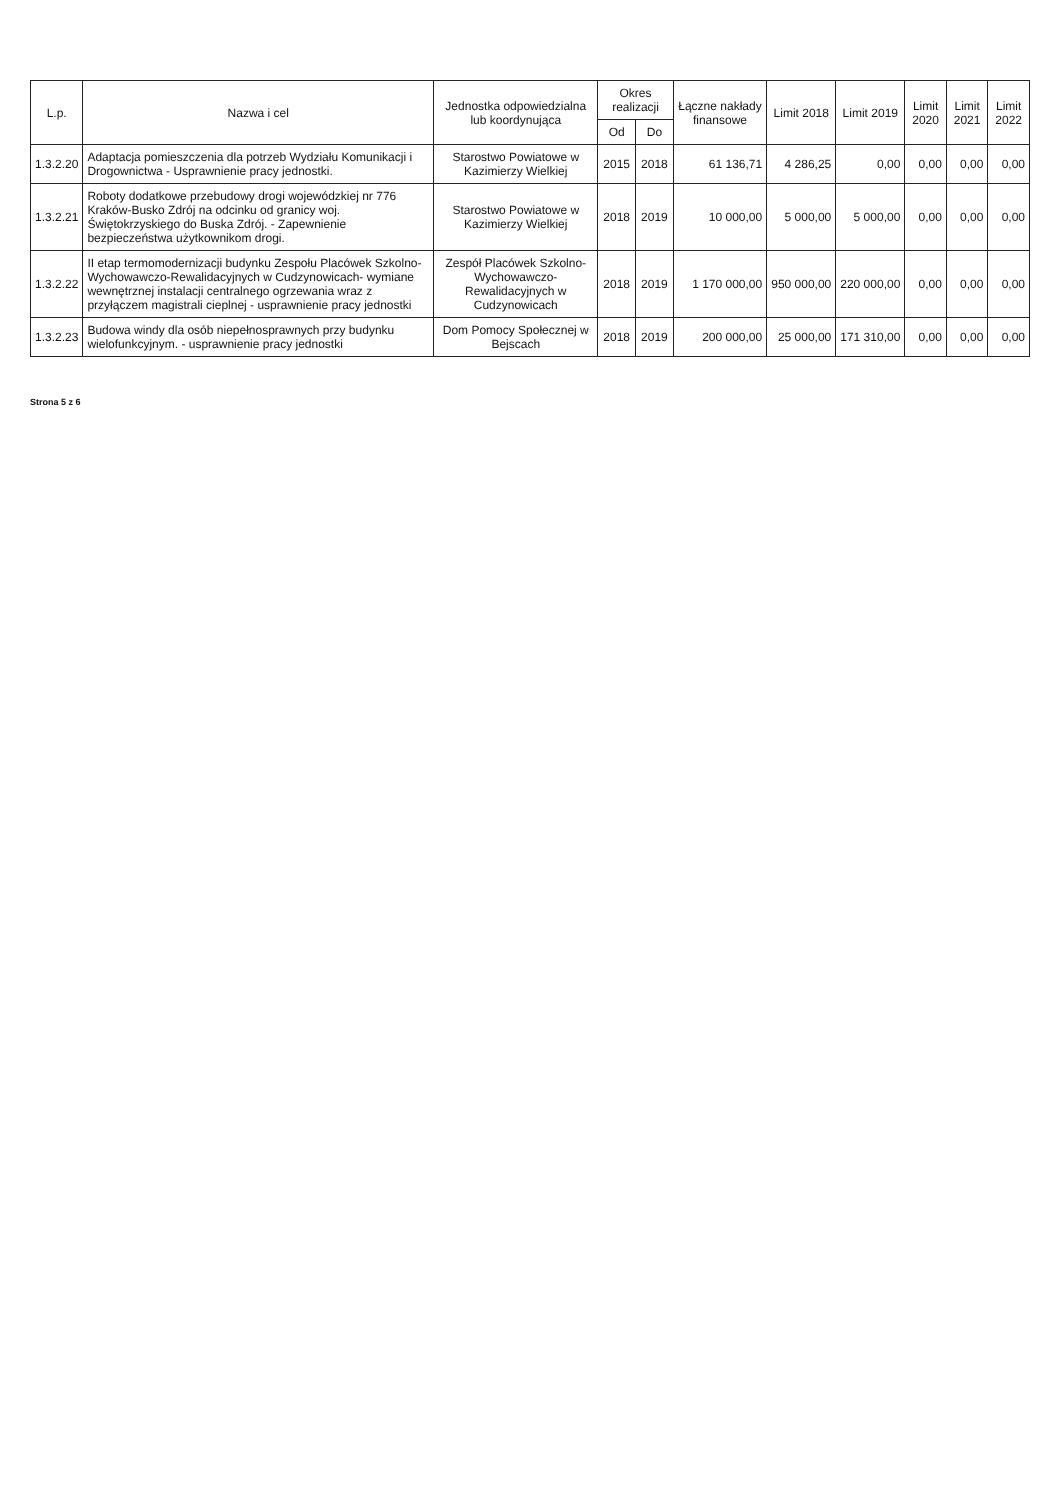| L.p. | Nazwa i cel | Jednostka odpowiedzialna lub koordynująca | Okres realizacji | | Łączne nakłady finansowe | Limit 2018 | Limit 2019 | Limit 2020 | Limit 2021 | Limit 2022 |
| --- | --- | --- | --- | --- | --- | --- | --- | --- | --- | --- |
| | | | Od | Do | | | | | | |
| 1.3.2.20 | Adaptacja pomieszczenia dla potrzeb Wydziału Komunikacji i Drogownictwa - Usprawnienie pracy jednostki. | Starostwo Powiatowe w Kazimierzy Wielkiej | 2015 | 2018 | 61 136,71 | 4 286,25 | 0,00 | 0,00 | 0,00 | 0,00 |
| 1.3.2.21 | Roboty dodatkowe przebudowy drogi wojewódzkiej nr 776 Kraków-Busko Zdrój na odcinku od granicy woj. Świętokrzyskiego do Buska Zdrój. - Zapewnienie bezpieczeństwa użytkownikom drogi. | Starostwo Powiatowe w Kazimierzy Wielkiej | 2018 | 2019 | 10 000,00 | 5 000,00 | 5 000,00 | 0,00 | 0,00 | 0,00 |
| 1.3.2.22 | II etap termomodernizacji budynku Zespołu Placówek Szkolno-Wychowawczo-Rewalidacyjnych w Cudzynowicach- wymiane wewnętrznej instalacji centralnego ogrzewania wraz z przyłączem magistrali cieplnej - usprawnienie pracy jednostki | Zespół Placówek Szkolno-Wychowawczo-Rewalidacyjnych w Cudzynowicach | 2018 | 2019 | 1 170 000,00 | 950 000,00 | 220 000,00 | 0,00 | 0,00 | 0,00 |
| 1.3.2.23 | Budowa windy dla osób niepełnosprawnych przy budynku wielofunkcyjnym. - usprawnienie pracy jednostki | Dom Pomocy Społecznej w Bejscach | 2018 | 2019 | 200 000,00 | 25 000,00 | 171 310,00 | 0,00 | 0,00 | 0,00 |
Strona 5 z 6